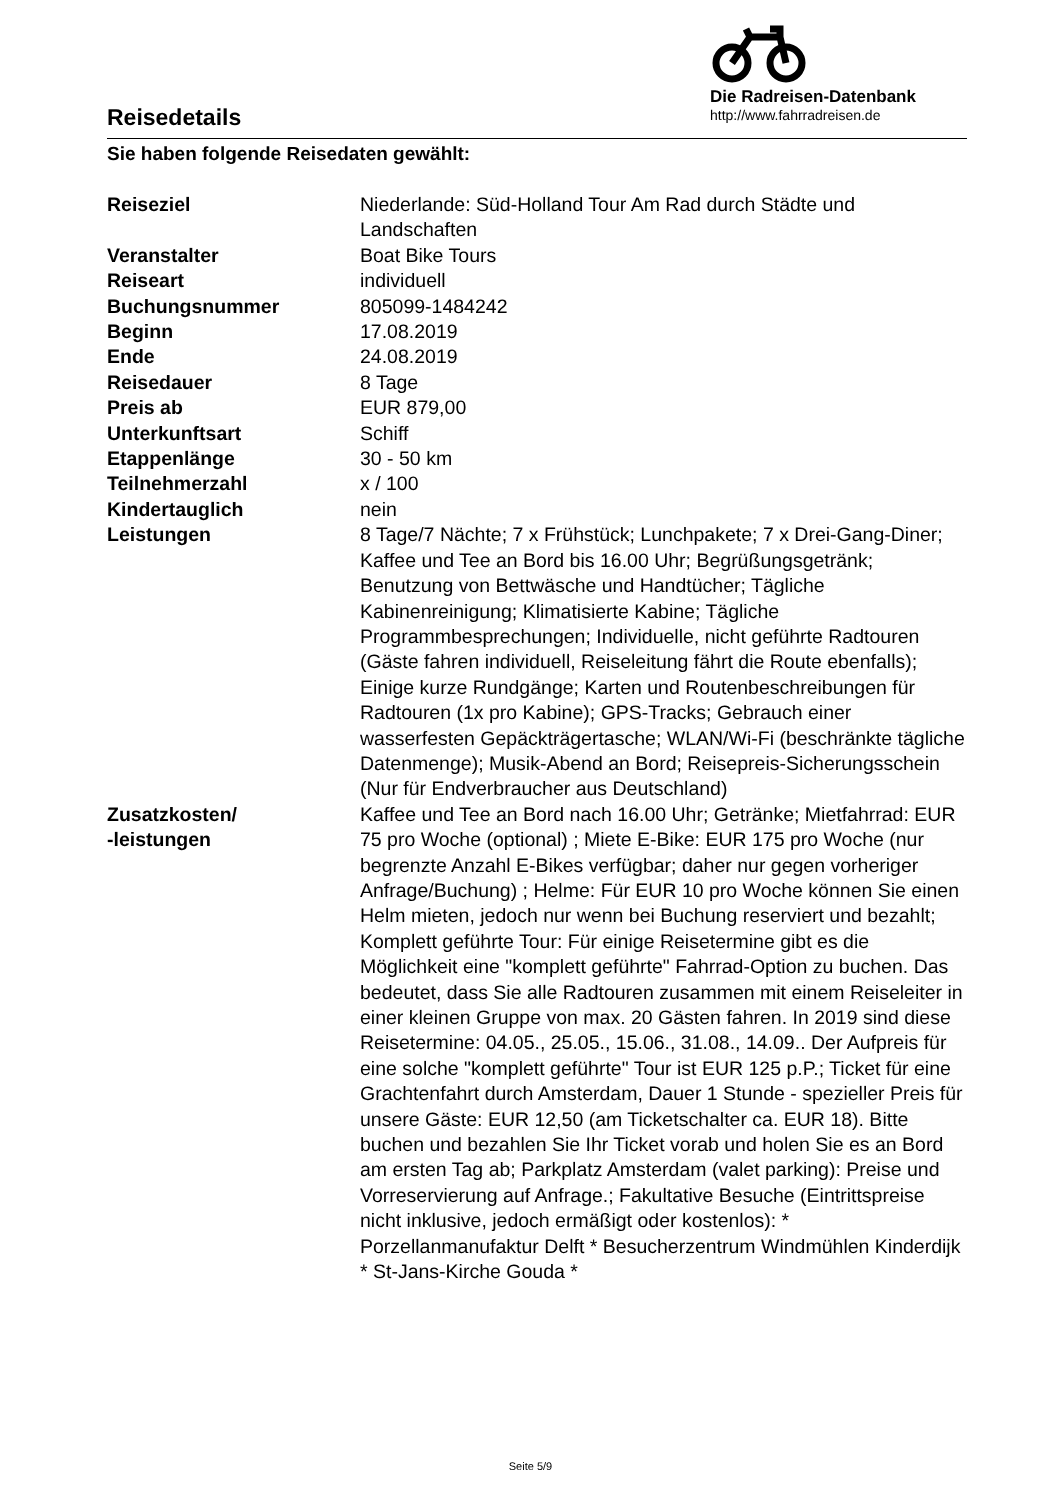Reisedetails
Die Radreisen-Datenbank
http://www.fahrradreisen.de
Sie haben folgende Reisedaten gewählt:
| Reiseziel | Niederlande: Süd-Holland Tour Am Rad durch Städte und Landschaften |
| Veranstalter | Boat Bike Tours |
| Reiseart | individuell |
| Buchungsnummer | 805099-1484242 |
| Beginn | 17.08.2019 |
| Ende | 24.08.2019 |
| Reisedauer | 8 Tage |
| Preis ab | EUR 879,00 |
| Unterkunftsart | Schiff |
| Etappenlänge | 30 - 50 km |
| Teilnehmerzahl | x / 100 |
| Kindertauglich | nein |
| Leistungen | 8 Tage/7 Nächte; 7 x Frühstück; Lunchpakete; 7 x Drei-Gang-Diner; Kaffee und Tee an Bord bis 16.00 Uhr; Begrüßungsgetränk; Benutzung von Bettwäsche und Handtücher; Tägliche Kabinenreinigung; Klimatisierte Kabine; Tägliche Programmbesprechungen; Individuelle, nicht geführte Radtouren (Gäste fahren individuell, Reiseleitung fährt die Route ebenfalls); Einige kurze Rundgänge; Karten und Routenbeschreibungen für Radtouren (1x pro Kabine); GPS-Tracks; Gebrauch einer wasserfesten Gepäckträgertasche; WLAN/Wi-Fi (beschränkte tägliche Datenmenge); Musik-Abend an Bord; Reisepreis-Sicherungsschein (Nur für Endverbraucher aus Deutschland) |
| Zusatzkosten/ -leistungen | Kaffee und Tee an Bord nach 16.00 Uhr; Getränke; Mietfahrrad: EUR 75 pro Woche (optional) ; Miete E-Bike: EUR 175 pro Woche (nur begrenzte Anzahl E-Bikes verfügbar; daher nur gegen vorheriger Anfrage/Buchung) ; Helme: Für EUR 10 pro Woche können Sie einen Helm mieten, jedoch nur wenn bei Buchung reserviert und bezahlt; Komplett geführte Tour: Für einige Reisetermine gibt es die Möglichkeit eine "komplett geführte" Fahrrad-Option zu buchen. Das bedeutet, dass Sie alle Radtouren zusammen mit einem Reiseleiter in einer kleinen Gruppe von max. 20 Gästen fahren. In 2019 sind diese Reisetermine: 04.05., 25.05., 15.06., 31.08., 14.09.. Der Aufpreis für eine solche "komplett geführte" Tour ist EUR 125 p.P.; Ticket für eine Grachtenfahrt durch Amsterdam, Dauer 1 Stunde - spezieller Preis für unsere Gäste: EUR 12,50 (am Ticketschalter ca. EUR 18). Bitte buchen und bezahlen Sie Ihr Ticket vorab und holen Sie es an Bord am ersten Tag ab; Parkplatz Amsterdam (valet parking): Preise und Vorreservierung auf Anfrage.; Fakultative Besuche (Eintrittspreise nicht inklusive, jedoch ermäßigt oder kostenlos): * Porzellanmanufaktur Delft * Besucherzentrum Windmühlen Kinderdijk * St-Jans-Kirche Gouda * |
Seite 5/9